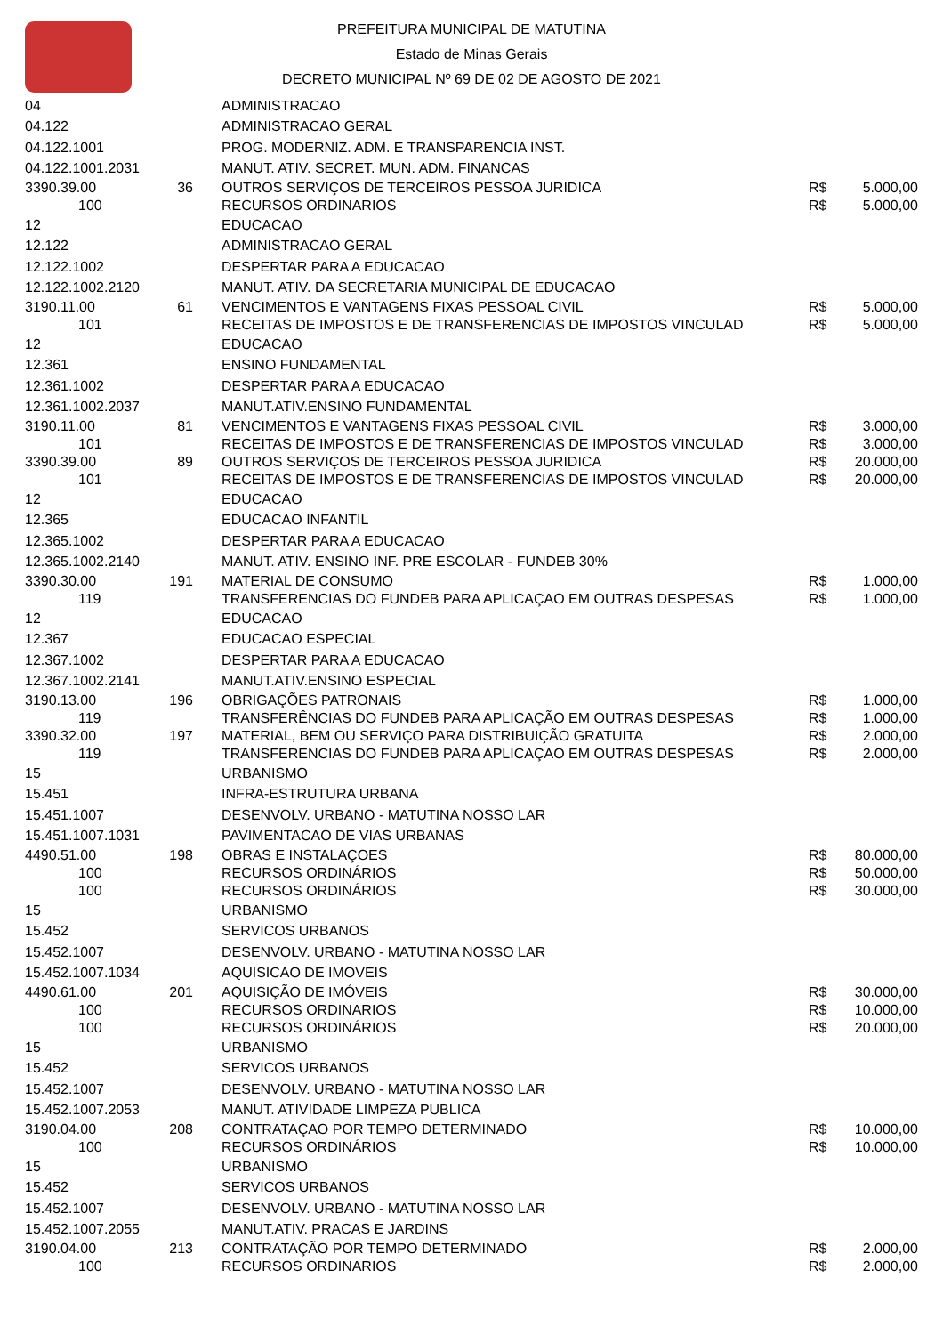PREFEITURA MUNICIPAL DE MATUTINA
Estado de Minas Gerais
DECRETO MUNICIPAL Nº 69 DE 02 DE AGOSTO DE 2021
| 04 | | ADMINISTRACAO | | |
| 04.122 | | ADMINISTRACAO GERAL | | |
| 04.122.1001 | | PROG. MODERNIZ. ADM. E TRANSPARENCIA INST. | | |
| 04.122.1001.2031 | | MANUT. ATIV. SECRET. MUN. ADM. FINANCAS | | |
| 3390.39.00 | 36 | OUTROS SERVIÇOS DE TERCEIROS PESSOA JURIDICA | R$ | 5.000,00 |
| 100 | | RECURSOS ORDINARIOS | R$ | 5.000,00 |
| 12 | | EDUCACAO | | |
| 12.122 | | ADMINISTRACAO GERAL | | |
| 12.122.1002 | | DESPERTAR PARA A EDUCACAO | | |
| 12.122.1002.2120 | | MANUT. ATIV. DA SECRETARIA MUNICIPAL DE EDUCACAO | | |
| 3190.11.00 | 61 | VENCIMENTOS E VANTAGENS FIXAS PESSOAL CIVIL | R$ | 5.000,00 |
| 101 | | RECEITAS DE IMPOSTOS E DE TRANSFERENCIAS DE IMPOSTOS VINCULAD | R$ | 5.000,00 |
| 12 | | EDUCACAO | | |
| 12.361 | | ENSINO FUNDAMENTAL | | |
| 12.361.1002 | | DESPERTAR PARA A EDUCACAO | | |
| 12.361.1002.2037 | | MANUT.ATIV.ENSINO FUNDAMENTAL | | |
| 3190.11.00 | 81 | VENCIMENTOS E VANTAGENS FIXAS PESSOAL CIVIL | R$ | 3.000,00 |
| 101 | | RECEITAS DE IMPOSTOS E DE TRANSFERENCIAS DE IMPOSTOS VINCULAD | R$ | 3.000,00 |
| 3390.39.00 | 89 | OUTROS SERVIÇOS DE TERCEIROS PESSOA JURIDICA | R$ | 20.000,00 |
| 101 | | RECEITAS DE IMPOSTOS E DE TRANSFERENCIAS DE IMPOSTOS VINCULAD | R$ | 20.000,00 |
| 12 | | EDUCACAO | | |
| 12.365 | | EDUCACAO INFANTIL | | |
| 12.365.1002 | | DESPERTAR PARA A EDUCACAO | | |
| 12.365.1002.2140 | | MANUT. ATIV. ENSINO INF. PRE ESCOLAR - FUNDEB 30% | | |
| 3390.30.00 | 191 | MATERIAL DE CONSUMO | R$ | 1.000,00 |
| 119 | | TRANSFERENCIAS DO FUNDEB PARA APLICAÇAO EM OUTRAS DESPESAS | R$ | 1.000,00 |
| 12 | | EDUCACAO | | |
| 12.367 | | EDUCACAO ESPECIAL | | |
| 12.367.1002 | | DESPERTAR PARA A EDUCACAO | | |
| 12.367.1002.2141 | | MANUT.ATIV.ENSINO ESPECIAL | | |
| 3190.13.00 | 196 | OBRIGAÇÕES PATRONAIS | R$ | 1.000,00 |
| 119 | | TRANSFERÊNCIAS DO FUNDEB PARA APLICAÇÃO EM OUTRAS DESPESAS | R$ | 1.000,00 |
| 3390.32.00 | 197 | MATERIAL, BEM OU SERVIÇO PARA DISTRIBUIÇÃO GRATUITA | R$ | 2.000,00 |
| 119 | | TRANSFERENCIAS DO FUNDEB PARA APLICAÇAO EM OUTRAS DESPESAS | R$ | 2.000,00 |
| 15 | | URBANISMO | | |
| 15.451 | | INFRA-ESTRUTURA URBANA | | |
| 15.451.1007 | | DESENVOLV. URBANO - MATUTINA NOSSO LAR | | |
| 15.451.1007.1031 | | PAVIMENTACAO DE VIAS URBANAS | | |
| 4490.51.00 | 198 | OBRAS E INSTALAÇOES | R$ | 80.000,00 |
| 100 | | RECURSOS ORDINÁRIOS | R$ | 50.000,00 |
| 100 | | RECURSOS ORDINÁRIOS | R$ | 30.000,00 |
| 15 | | URBANISMO | | |
| 15.452 | | SERVICOS URBANOS | | |
| 15.452.1007 | | DESENVOLV. URBANO - MATUTINA NOSSO LAR | | |
| 15.452.1007.1034 | | AQUISICAO DE IMOVEIS | | |
| 4490.61.00 | 201 | AQUISIÇÃO DE IMÓVEIS | R$ | 30.000,00 |
| 100 | | RECURSOS ORDINARIOS | R$ | 10.000,00 |
| 100 | | RECURSOS ORDINÁRIOS | R$ | 20.000,00 |
| 15 | | URBANISMO | | |
| 15.452 | | SERVICOS URBANOS | | |
| 15.452.1007 | | DESENVOLV. URBANO - MATUTINA NOSSO LAR | | |
| 15.452.1007.2053 | | MANUT. ATIVIDADE LIMPEZA PUBLICA | | |
| 3190.04.00 | 208 | CONTRATAÇAO POR TEMPO DETERMINADO | R$ | 10.000,00 |
| 100 | | RECURSOS ORDINÁRIOS | R$ | 10.000,00 |
| 15 | | URBANISMO | | |
| 15.452 | | SERVICOS URBANOS | | |
| 15.452.1007 | | DESENVOLV. URBANO - MATUTINA NOSSO LAR | | |
| 15.452.1007.2055 | | MANUT.ATIV. PRACAS E JARDINS | | |
| 3190.04.00 | 213 | CONTRATAÇÃO POR TEMPO DETERMINADO | R$ | 2.000,00 |
| 100 | | RECURSOS ORDINARIOS | R$ | 2.000,00 |